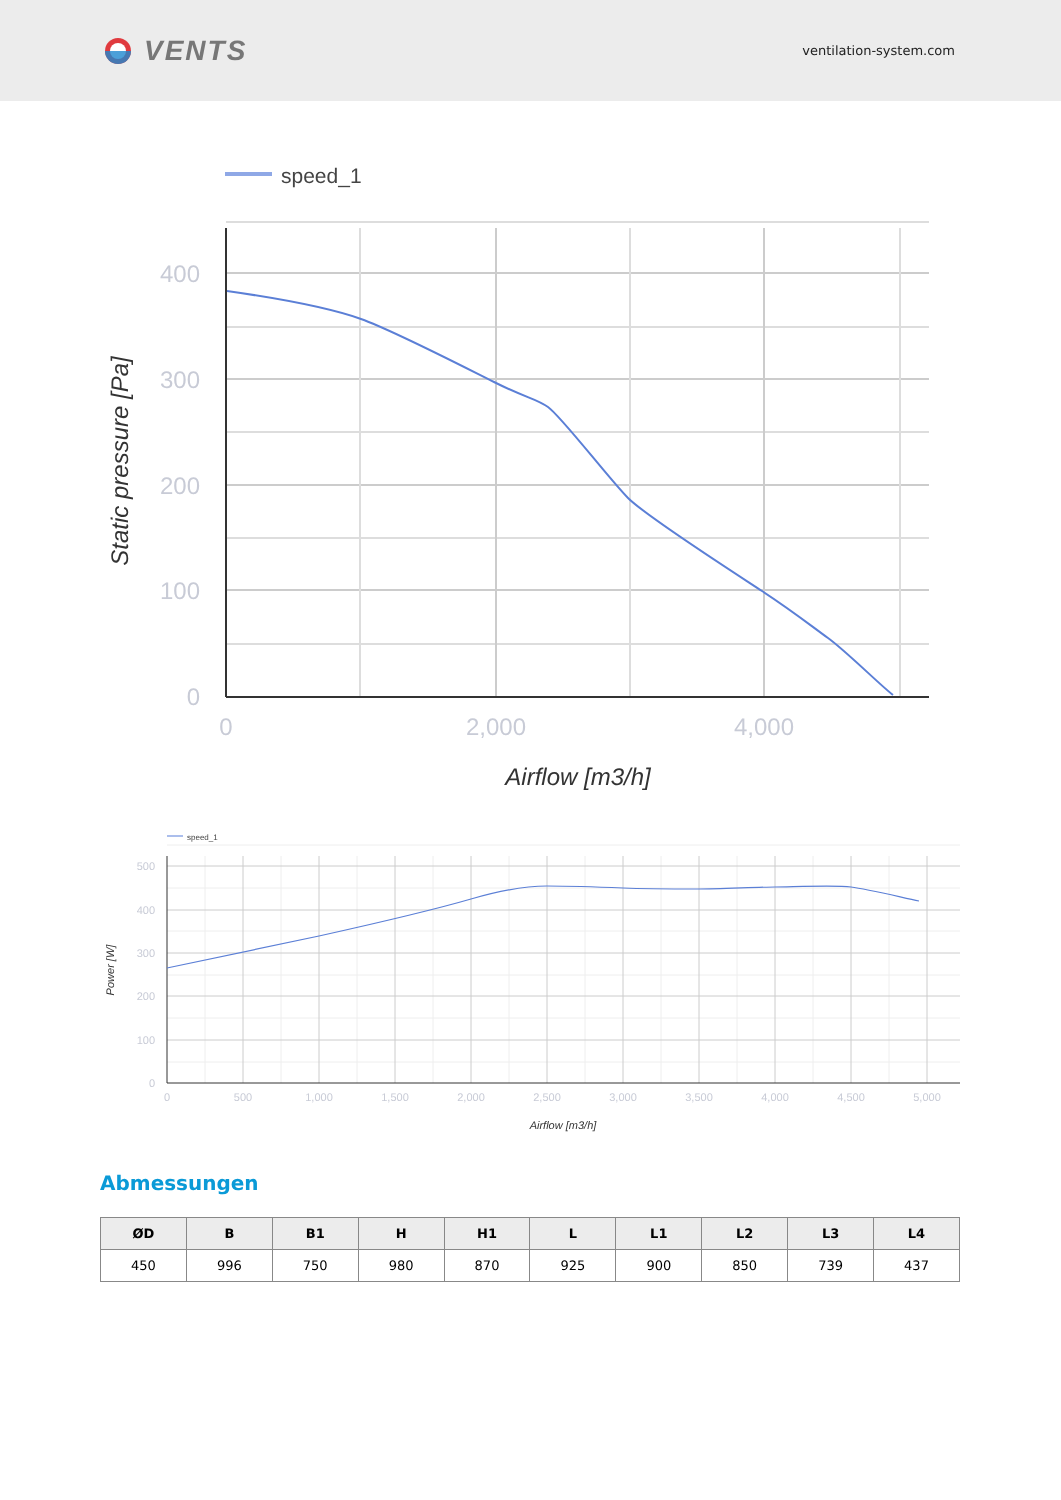VENTS
ventilation-system.com
speed_1
400
300
200
100
0
0
2,000
4,000
Airflow [m3/h]
Static pressure [Pa]
speed_1
500
400
300
200
100
0
0
500
1,000
1,500
2,000
2,500
3,000
3,500
4,000
4,500
5,000
Airflow [m3/h]
Power [W]
Abmessungen
| ØD | B | B1 | H | H1 | L | L1 | L2 | L3 | L4 |
| --- | --- | --- | --- | --- | --- | --- | --- | --- | --- |
| 450 | 996 | 750 | 980 | 870 | 925 | 900 | 850 | 739 | 437 |